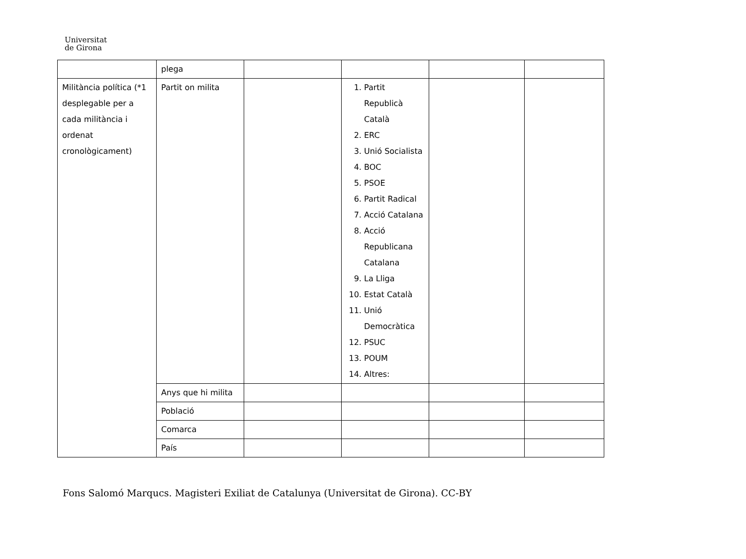Universitat
de Girona
| | plega | | | | |
| Militància política (*1 desplegable per a cada militància i ordenat cronològicament) | Partit on milita | | 1. Partit Republicà Català 2. ERC 3. Unió Socialista 4. BOC 5. PSOE 6. Partit Radical 7. Acció Catalana 8. Acció Republicana Catalana 9. La Lliga 10. Estat Català 11. Unió Democràtica 12. PSUC 13. POUM 14. Altres: | | |
| | Anys que hi milita | | | | |
| | Població | | | | |
| | Comarca | | | | |
| | País | | | | |
Fons Salomó Marqucs. Magisteri Exiliat de Catalunya (Universitat de Girona). CC-BY